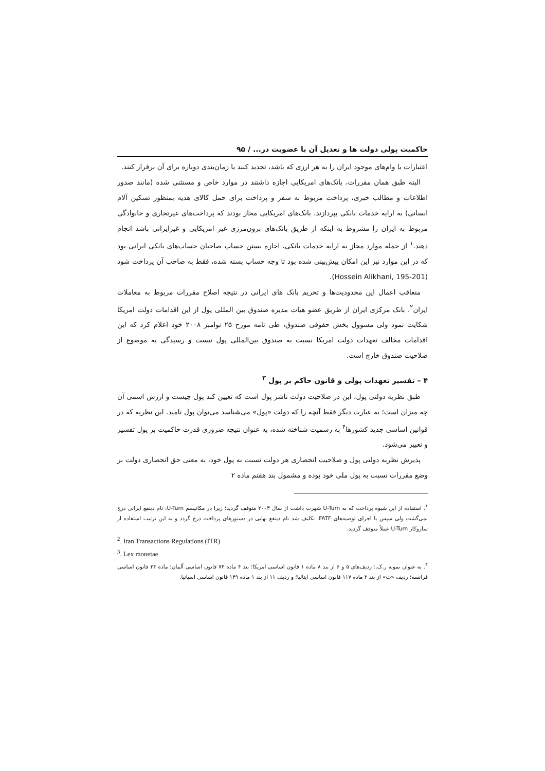حاکمیت پولی دولت ها و تعدیل آن با عضویت در... / ۹۵
اعتبارات یا وام‌های موجود ایران را به هر ارزی که باشد، تجدید کنند یا زمان‌بندی دوباره برای آن برقرار کنند.
البته طبق همان مقررات، بانک‌های امریکایی اجازه داشتند در موارد خاص و مستثنی شده (مانند صدور اطلاعات و مطالب خبری، پرداخت مربوط به سفر و پرداخت برای حمل کالای هدیه بمنظور تسکین آلام انسانی) به ارایه خدمات بانکی بپردازند. بانک‌های امریکایی مجاز بودند که پرداخت‌های غیرتجاری و خانوادگی مربوط به ایران را مشروط به اینکه از طریق بانک‌های برون‌مرزی غیر امریکایی و غیرایرانی باشد انجام دهند.<sup>۱</sup> از جمله موارد مجاز به ارایه خدمات بانکی، اجازه بستن حساب صاحبان حساب‌های بانکی ایرانی بود که در این موارد نیز این امکان پیش‌بینی شده بود تا وجه حساب بسته شده، فقط به صاحب آن پرداخت شود (Hossein Alikhani, 195-201).
متعاقب اعمال این محدودیت‌ها و تحریم بانک های ایرانی در نتیجه اصلاح مقررات مربوط به معاملات ایران<sup>۲</sup>، بانک مرکزی ایران از طریق عضو هیات مدیره صندوق بین المللی پول از این اقدامات دولت امریکا شکایت نمود ولی مسوول بخش حقوقی صندوق، طی نامه مورخ ۲۵ نوامبر ۲۰۰۸ خود اعلام کرد که این اقدامات مخالف تعهدات دولت امریکا نسبت به صندوق بین‌المللی پول نیست و رسیدگی به موضوع از صلاحیت صندوق خارج است.
۴ – تفسیر تعهدات پولی و قانون حاکم بر پول <sup>۳</sup>
طبق نظریه دولتی پول، این در صلاحیت دولت ناشر پول است که تعیین کند پول چیست و ارزش اسمی آن چه میزان است؛ به عبارت دیگر فقط آنچه را که دولت «پول» می‌شناسد می‌توان پول نامید. این نظریه که در قوانین اساسی جدید کشورها<sup>۴</sup> به رسمیت شناخته شده، به عنوان نتیجه ضروری قدرت حاکمیت بر پول تفسیر و تعبیر می‌شود.
پذیرش نظریه دولتی پول و صلاحیت انحصاری هر دولت نسبت به پول خود، به معنی حق انحصاری دولت بر وضع مقررات نسبت به پول ملی خود بوده و مشمول بند هفتم ماده ۲
<sup>۱</sup>. استفاده از این شیوه پرداخت که به U-Turn شهرت داشت از سال ۲۰۰۳ متوقف گردید؛ زیرا در مکانیسم U-Turn، نام ذینفع ایرانی درج نمی‌گشت ولی سپس با اجرای توصیه‌های FATF، تکلیف شد نام ذینفع نهایی در دستورهای پرداخت درج گردد و به این ترتیب استفاده از سازوکار U-Turn عملاً متوقف گردید.
<sup>2</sup>. Iran Transactions Regulations (ITR)
<sup>3</sup>. Lex monetae
<sup>۴</sup>. به عنوان نمونه ر.ک.: ردیف‌های ۵ و ۶ از بند ۸ ماده ۱ قانون اساسی امریکا؛ بند ۴ ماده ۷۳ قانون اساسی آلمان؛ ماده ۳۴ قانون اساسی فرانسه؛ ردیف «ث» از بند ۲ ماده ۱۱۷ قانون اساسی ایتالیا؛ و ردیف ۱۱ از بند ۱ ماده ۱۴۹ قانون اساسی اسپانیا.